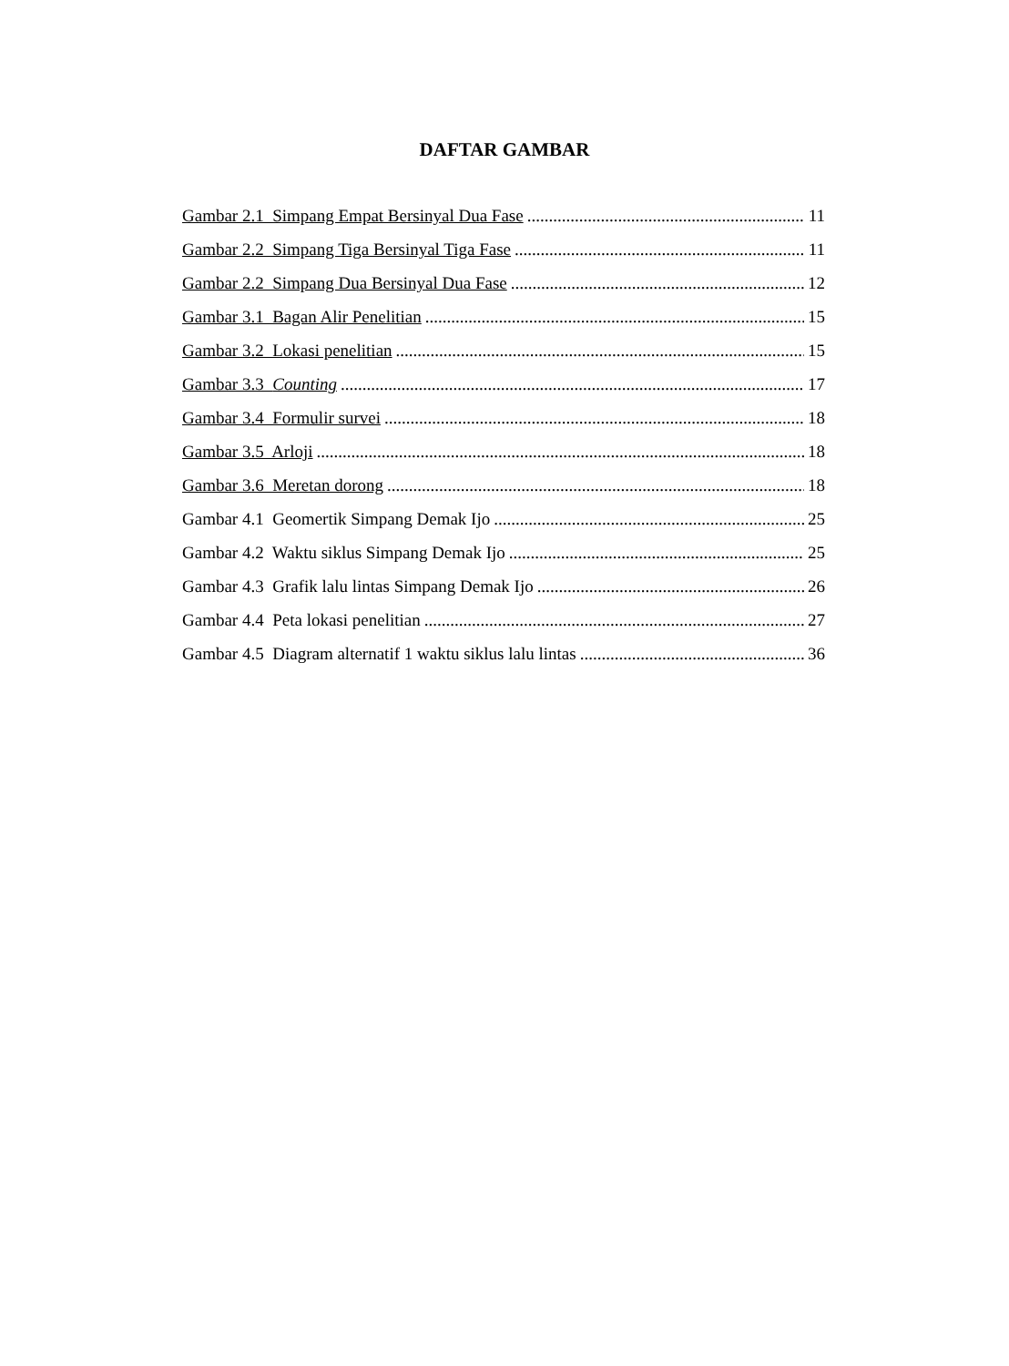DAFTAR GAMBAR
Gambar 2.1 Simpang Empat Bersinyal Dua Fase 11
Gambar 2.2 Simpang Tiga Bersinyal Tiga Fase 11
Gambar 2.2 Simpang Dua Bersinyal Dua Fase 12
Gambar 3.1 Bagan Alir Penelitian 15
Gambar 3.2 Lokasi penelitian 15
Gambar 3.3 Counting 17
Gambar 3.4 Formulir survei 18
Gambar 3.5 Arloji 18
Gambar 3.6 Meretan dorong 18
Gambar 4.1 Geomertik Simpang Demak Ijo 25
Gambar 4.2 Waktu siklus Simpang Demak Ijo 25
Gambar 4.3 Grafik lalu lintas Simpang Demak Ijo 26
Gambar 4.4 Peta lokasi penelitian 27
Gambar 4.5 Diagram alternatif 1 waktu siklus lalu lintas 36